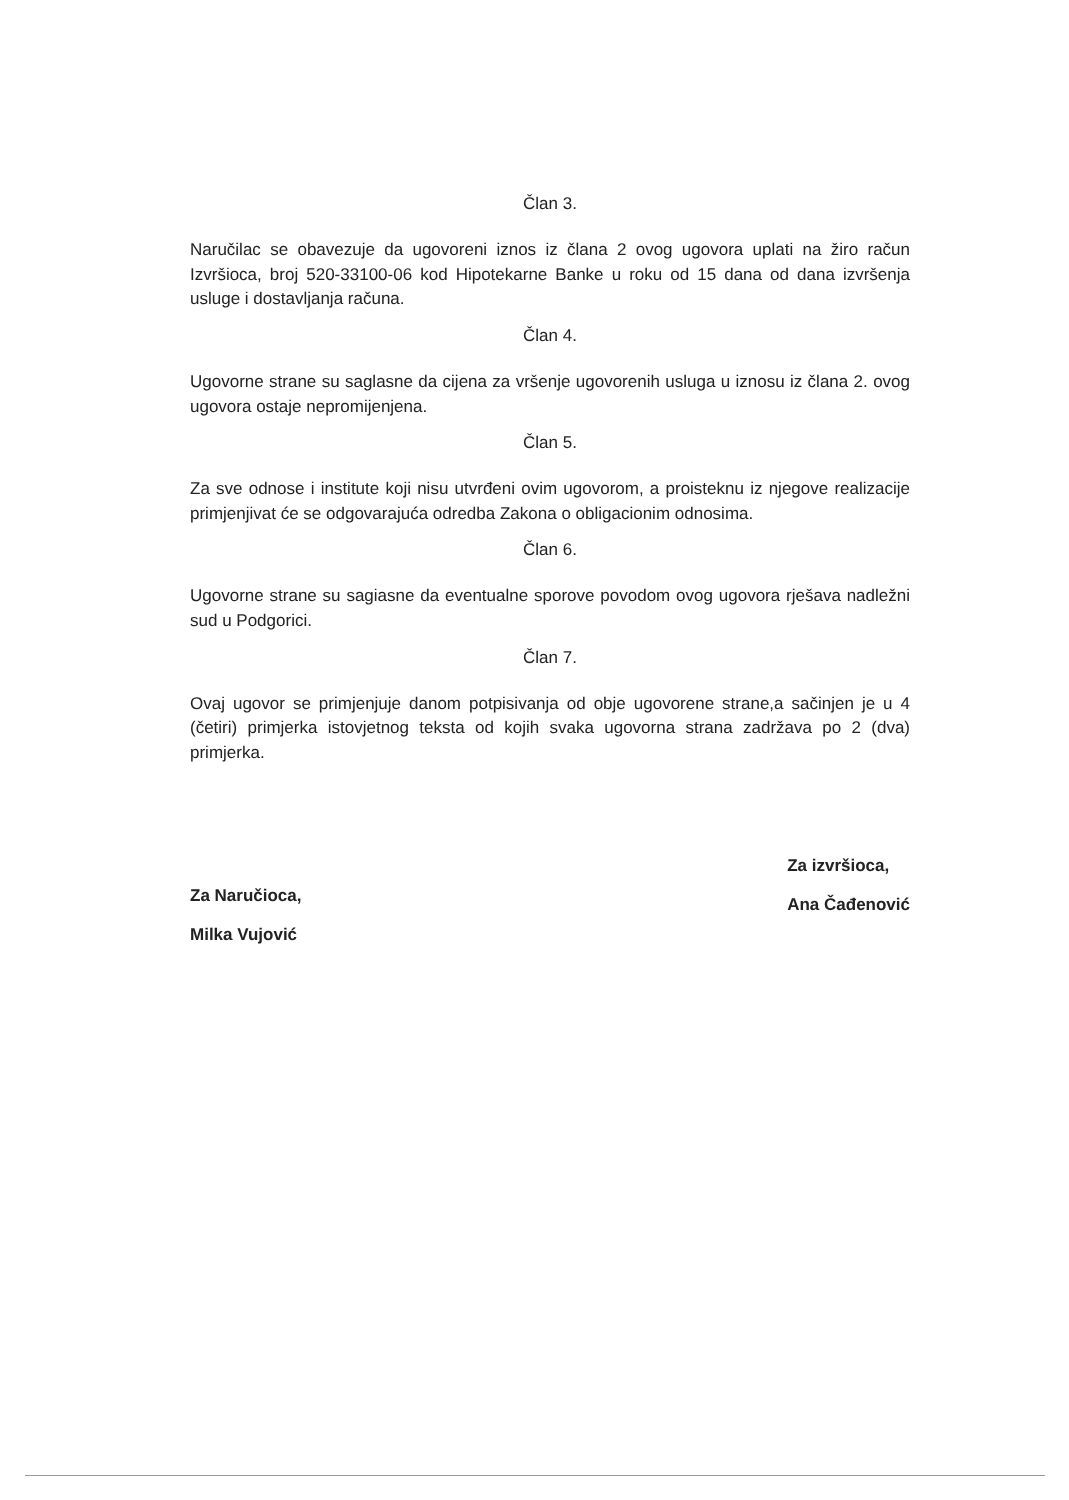Član 3.
Naručilac se obavezuje da ugovoreni iznos iz člana 2 ovog ugovora uplati na žiro račun Izvršioca, broj 520-33100-06 kod Hipotekarne Banke u roku od 15 dana od dana izvršenja usluge i dostavljanja računa.
Član 4.
Ugovorne strane su saglasne da cijena za vršenje ugovorenih usluga u iznosu iz člana 2. ovog ugovora ostaje nepromijenjena.
Član 5.
Za sve odnose i institute koji nisu utvrđeni ovim ugovorom, a proisteknu iz njegove realizacije primjenjivat će se odgovarajuća odredba Zakona o obligacionim odnosima.
Član 6.
Ugovorne strane su sagiasne da eventualne sporove povodom ovog ugovora rješava nadležni sud u Podgorici.
Član 7.
Ovaj ugovor se primjenjuje danom potpisivanja od obje ugovorene strane,a sačinjen je u 4 (četiri) primjerka istovjetnog teksta od kojih svaka ugovorna strana zadržava po 2 (dva) primjerka.
Za Naručioca,
Milka Vujović
Za izvršioca,
Ana Čađenović